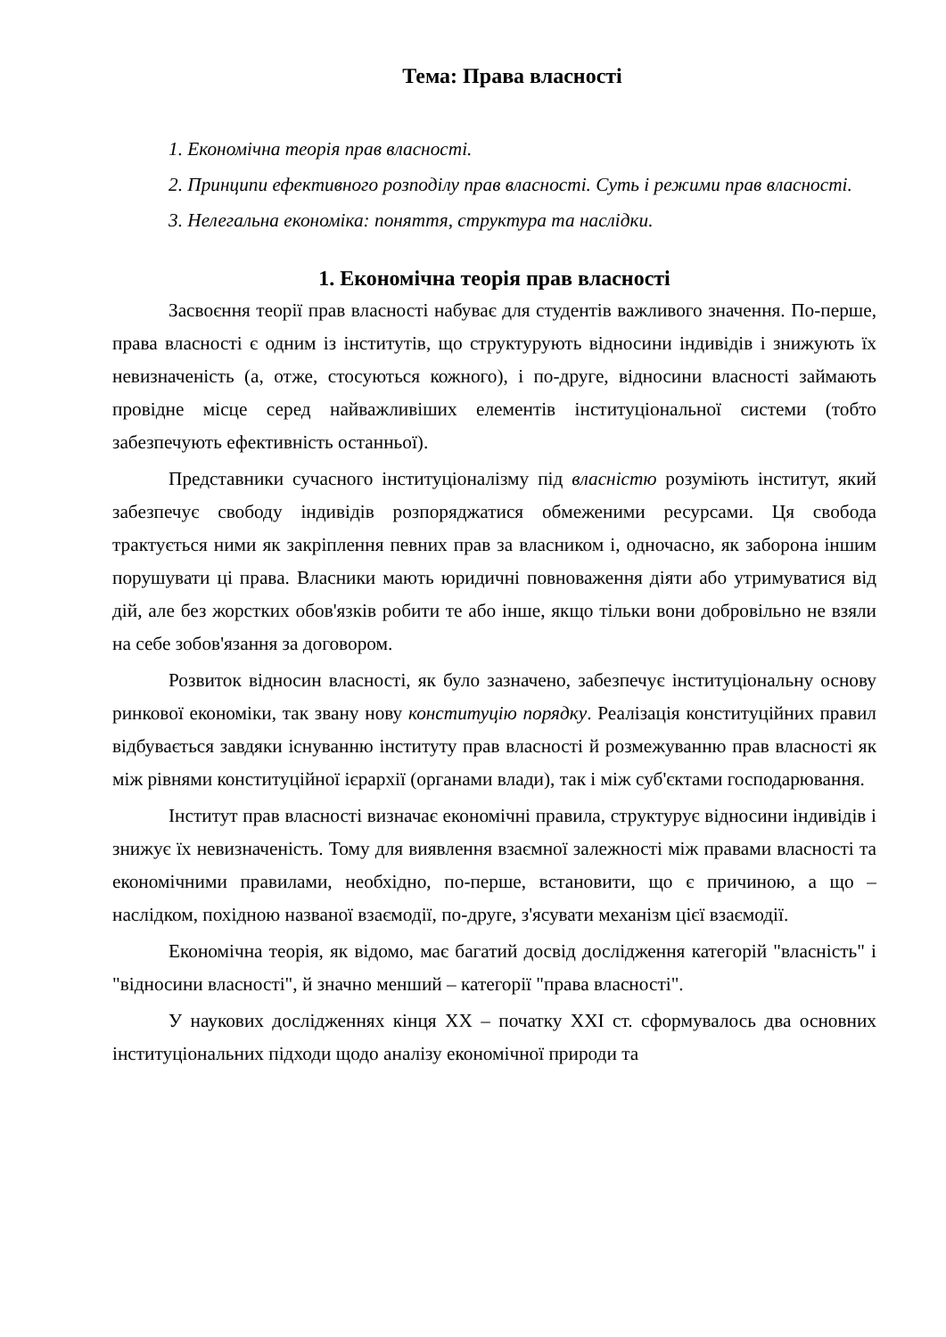Тема: Права власності
1. Економічна теорія прав власності.
2. Принципи ефективного розподілу прав власності. Суть і режими прав власності.
3. Нелегальна економіка: поняття, структура та наслідки.
1. Економічна теорія прав власності
Засвоєння теорії прав власності набуває для студентів важливого значення. По-перше, права власності є одним із інститутів, що структурують відносини індивідів і знижують їх невизначеність (а, отже, стосуються кожного), і по-друге, відносини власності займають провідне місце серед найважливіших елементів інституціональної системи (тобто забезпечують ефективність останньої).
Представники сучасного інституціоналізму під власністю розуміють інститут, який забезпечує свободу індивідів розпоряджатися обмеженими ресурсами. Ця свобода трактується ними як закріплення певних прав за власником і, одночасно, як заборона іншим порушувати ці права. Власники мають юридичні повноваження діяти або утримуватися від дій, але без жорстких обов'язків робити те або інше, якщо тільки вони добровільно не взяли на себе зобов'язання за договором.
Розвиток відносин власності, як було зазначено, забезпечує інституціональну основу ринкової економіки, так звану нову конституцію порядку. Реалізація конституційних правил відбувається завдяки існуванню інституту прав власності й розмежуванню прав власності як між рівнями конституційної ієрархії (органами влади), так і між суб'єктами господарювання.
Інститут прав власності визначає економічні правила, структурує відносини індивідів і знижує їх невизначеність. Тому для виявлення взаємної залежності між правами власності та економічними правилами, необхідно, по-перше, встановити, що є причиною, а що – наслідком, похідною названої взаємодії, по-друге, з'ясувати механізм цієї взаємодії.
Економічна теорія, як відомо, має багатий досвід дослідження категорій "власність" і "відносини власності", й значно менший – категорії "права власності".
У наукових дослідженнях кінця ХХ – початку ХХІ ст. сформувалось два основних інституціональних підходи щодо аналізу економічної природи та